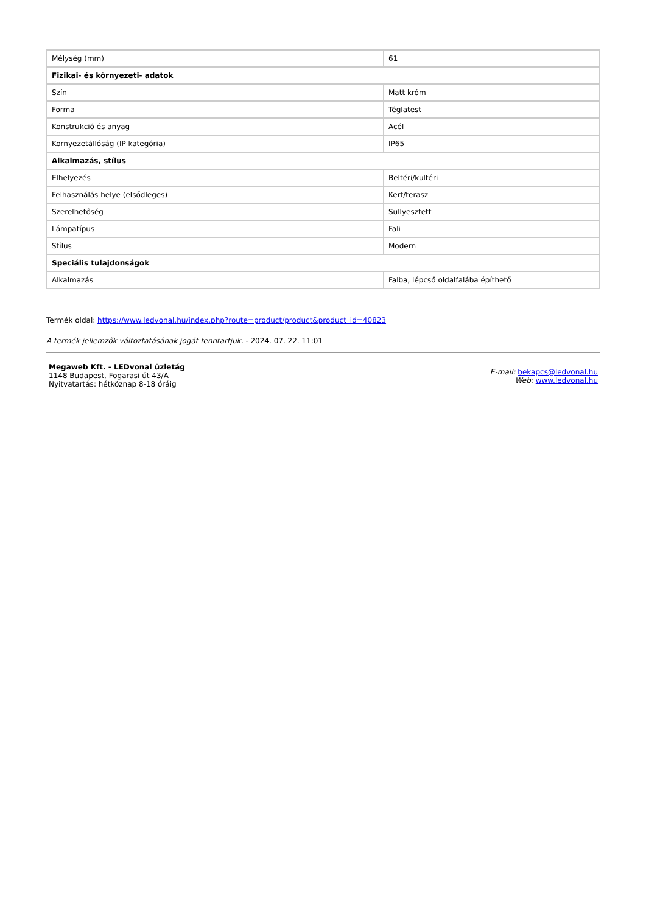| Mélység (mm) | 61 |
| Fizikai- és környezeti- adatok | |
| Szín | Matt króm |
| Forma | Téglatest |
| Konstrukció és anyag | Acél |
| Környezetállóság (IP kategória) | IP65 |
| Alkalmazás, stílus | |
| Elhelyezés | Beltéri/kültéri |
| Felhasználás helye (elsődleges) | Kert/terasz |
| Szerelhetőség | Süllyesztett |
| Lámpatípus | Fali |
| Stílus | Modern |
| Speciális tulajdonságok | |
| Alkalmazás | Falba, lépcső oldalfalába építhető |
Termék oldal: https://www.ledvonal.hu/index.php?route=product/product&product_id=40823
A termék jellemzők változtatásának jogát fenntartjuk. - 2024. 07. 22. 11:01
Megaweb Kft. - LEDvonal üzletág
1148 Budapest, Fogarasi út 43/A
Nyitvatartás: hétköznap 8-18 óráig
E-mail: bekapcs@ledvonal.hu
Web: www.ledvonal.hu